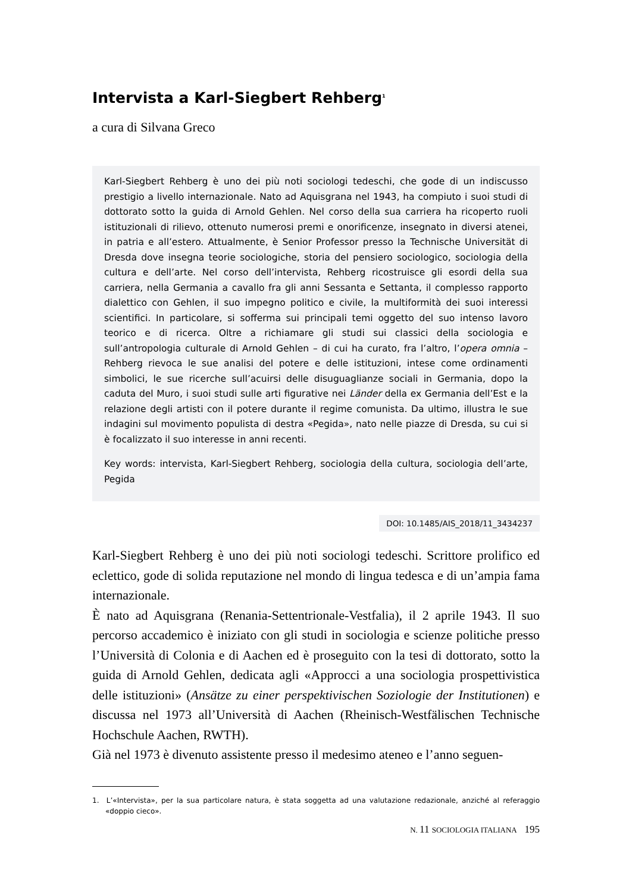Intervista a Karl-Siegbert Rehberg<sup>1</sup>
a cura di Silvana Greco
Karl-Siegbert Rehberg è uno dei più noti sociologi tedeschi, che gode di un indiscusso prestigio a livello internazionale. Nato ad Aquisgrana nel 1943, ha compiuto i suoi studi di dottorato sotto la guida di Arnold Gehlen. Nel corso della sua carriera ha ricoperto ruoli istituzionali di rilievo, ottenuto numerosi premi e onorificenze, insegnato in diversi atenei, in patria e all’estero. Attualmente, è Senior Professor presso la Technische Universität di Dresda dove insegna teorie sociologiche, storia del pensiero sociologico, sociologia della cultura e dell’arte. Nel corso dell’intervista, Rehberg ricostruisce gli esordi della sua carriera, nella Germania a cavallo fra gli anni Sessanta e Settanta, il complesso rapporto dialettico con Gehlen, il suo impegno politico e civile, la multiformità dei suoi interessi scientifici. In particolare, si sofferma sui principali temi oggetto del suo intenso lavoro teorico e di ricerca. Oltre a richiamare gli studi sui classici della sociologia e sull’antropologia culturale di Arnold Gehlen – di cui ha curato, fra l’altro, l’opera omnia – Rehberg rievoca le sue analisi del potere e delle istituzioni, intese come ordinamenti simbolici, le sue ricerche sull’acuirsi delle disuguaglianze sociali in Germania, dopo la caduta del Muro, i suoi studi sulle arti figurative nei Länder della ex Germania dell’Est e la relazione degli artisti con il potere durante il regime comunista. Da ultimo, illustra le sue indagini sul movimento populista di destra «Pegida», nato nelle piazze di Dresda, su cui si è focalizzato il suo interesse in anni recenti.
Key words: intervista, Karl-Siegbert Rehberg, sociologia della cultura, sociologia dell’arte, Pegida
DOI: 10.1485/AIS_2018/11_3434237
Karl-Siegbert Rehberg è uno dei più noti sociologi tedeschi. Scrittore prolifico ed eclettico, gode di solida reputazione nel mondo di lingua tedesca e di un’ampia fama internazionale.
È nato ad Aquisgrana (Renania-Settentrionale-Vestfalia), il 2 aprile 1943. Il suo percorso accademico è iniziato con gli studi in sociologia e scienze politiche presso l’Università di Colonia e di Aachen ed è proseguito con la tesi di dottorato, sotto la guida di Arnold Gehlen, dedicata agli «Approcci a una sociologia prospettivistica delle istituzioni» (Ansätze zu einer perspektivischen Soziologie der Institutionen) e discussa nel 1973 all’Università di Aachen (Rheinisch-Westfälischen Technische Hochschule Aachen, RWTH).
Già nel 1973 è divenuto assistente presso il medesimo ateneo e l’anno seguen-
1. L’«Intervista», per la sua particolare natura, è stata soggetta ad una valutazione redazionale, anziché al referaggio «doppio cieco».
N. 11 SOCIOLOGIA ITALIANA 195